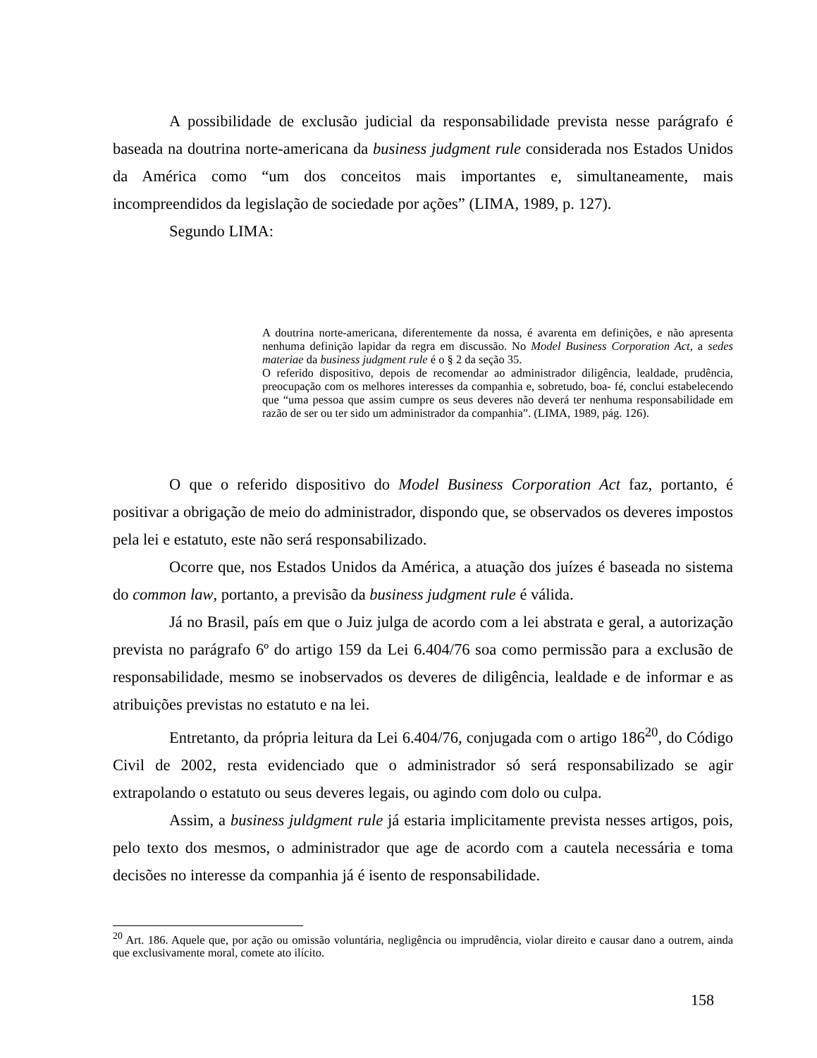A possibilidade de exclusão judicial da responsabilidade prevista nesse parágrafo é baseada na doutrina norte-americana da business judgment rule considerada nos Estados Unidos da América como “um dos conceitos mais importantes e, simultaneamente, mais incompreendidos da legislação de sociedade por ações” (LIMA, 1989, p. 127).
Segundo LIMA:
A doutrina norte-americana, diferentemente da nossa, é avarenta em definições, e não apresenta nenhuma definição lapidar da regra em discussão. No Model Business Corporation Act, a sedes materiae da business judgment rule é o § 2 da seção 35.
O referido dispositivo, depois de recomendar ao administrador diligência, lealdade, prudência, preocupação com os melhores interesses da companhia e, sobretudo, boa- fé, conclui estabelecendo que “uma pessoa que assim cumpre os seus deveres não deverá ter nenhuma responsabilidade em razão de ser ou ter sido um administrador da companhia”. (LIMA, 1989, pág. 126).
O que o referido dispositivo do Model Business Corporation Act faz, portanto, é positivar a obrigação de meio do administrador, dispondo que, se observados os deveres impostos pela lei e estatuto, este não será responsabilizado.
Ocorre que, nos Estados Unidos da América, a atuação dos juízes é baseada no sistema do common law, portanto, a previsão da business judgment rule é válida.
Já no Brasil, país em que o Juiz julga de acordo com a lei abstrata e geral, a autorização prevista no parágrafo 6º do artigo 159 da Lei 6.404/76 soa como permissão para a exclusão de responsabilidade, mesmo se inobservados os deveres de diligência, lealdade e de informar e as atribuições previstas no estatuto e na lei.
Entretanto, da própria leitura da Lei 6.404/76, conjugada com o artigo 186<sup>20</sup>, do Código Civil de 2002, resta evidenciado que o administrador só será responsabilizado se agir extrapolando o estatuto ou seus deveres legais, ou agindo com dolo ou culpa.
Assim, a business juldgment rule já estaria implicitamente prevista nesses artigos, pois, pelo texto dos mesmos, o administrador que age de acordo com a cautela necessária e toma decisões no interesse da companhia já é isento de responsabilidade.
<sup>20</sup> Art. 186. Aquele que, por ação ou omissão voluntária, negligência ou imprudência, violar direito e causar dano a outrem, ainda que exclusivamente moral, comete ato ilícito.
158